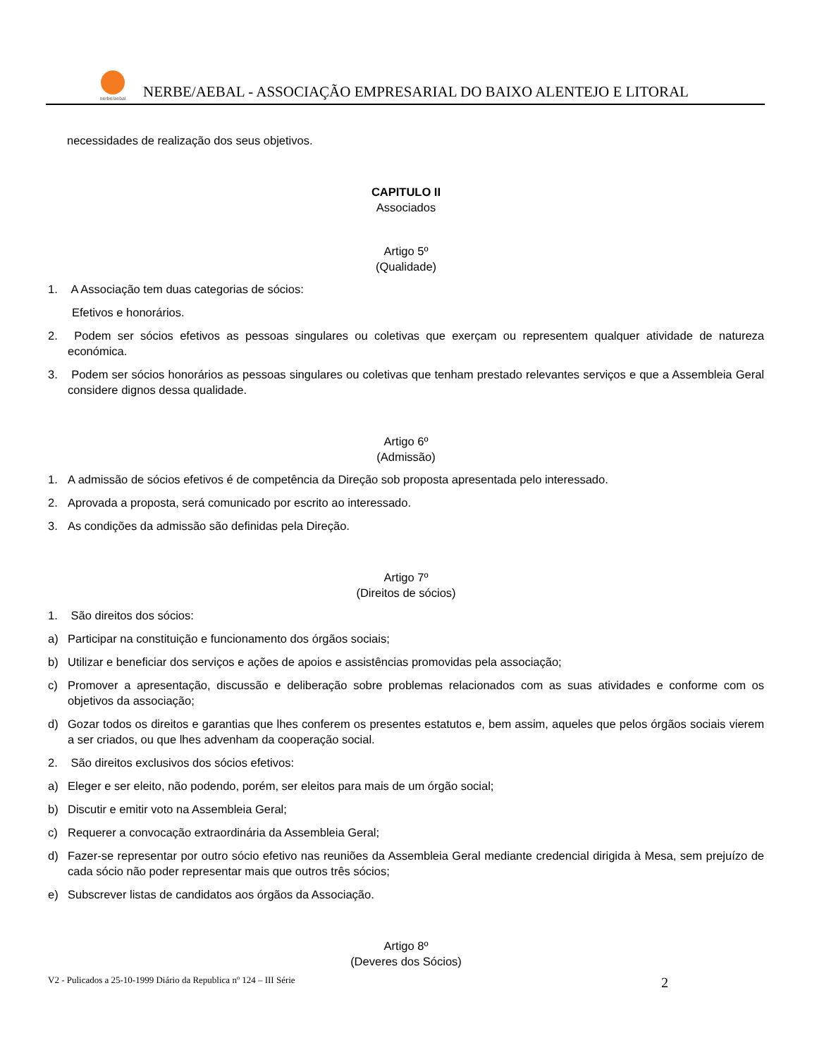nerbe/aebal
NERBE/AEBAL - ASSOCIAÇÃO EMPRESARIAL DO BAIXO ALENTEJO E LITORAL
necessidades de realização dos seus objetivos.
CAPITULO II
Associados
Artigo 5º
(Qualidade)
1. A Associação tem duas categorias de sócios:
Efetivos e honorários.
2. Podem ser sócios efetivos as pessoas singulares ou coletivas que exerçam ou representem qualquer atividade de natureza económica.
3. Podem ser sócios honorários as pessoas singulares ou coletivas que tenham prestado relevantes serviços e que a Assembleia Geral considere dignos dessa qualidade.
Artigo 6º
(Admissão)
1. A admissão de sócios efetivos é de competência da Direção sob proposta apresentada pelo interessado.
2. Aprovada a proposta, será comunicado por escrito ao interessado.
3. As condições da admissão são definidas pela Direção.
Artigo 7º
(Direitos de sócios)
1. São direitos dos sócios:
a) Participar na constituição e funcionamento dos órgãos sociais;
b) Utilizar e beneficiar dos serviços e ações de apoios e assistências promovidas pela associação;
c) Promover a apresentação, discussão e deliberação sobre problemas relacionados com as suas atividades e conforme com os objetivos da associação;
d) Gozar todos os direitos e garantias que lhes conferem os presentes estatutos e, bem assim, aqueles que pelos órgãos sociais vierem a ser criados, ou que lhes advenham da cooperação social.
2. São direitos exclusivos dos sócios efetivos:
a) Eleger e ser eleito, não podendo, porém, ser eleitos para mais de um órgão social;
b) Discutir e emitir voto na Assembleia Geral;
c) Requerer a convocação extraordinária da Assembleia Geral;
d) Fazer-se representar por outro sócio efetivo nas reuniões da Assembleia Geral mediante credencial dirigida à Mesa, sem prejuízo de cada sócio não poder representar mais que outros três sócios;
e) Subscrever listas de candidatos aos órgãos da Associação.
Artigo 8º
(Deveres dos Sócios)
V2 - Pulicados a 25-10-1999 Diário da Republica nº 124 – III Série 2